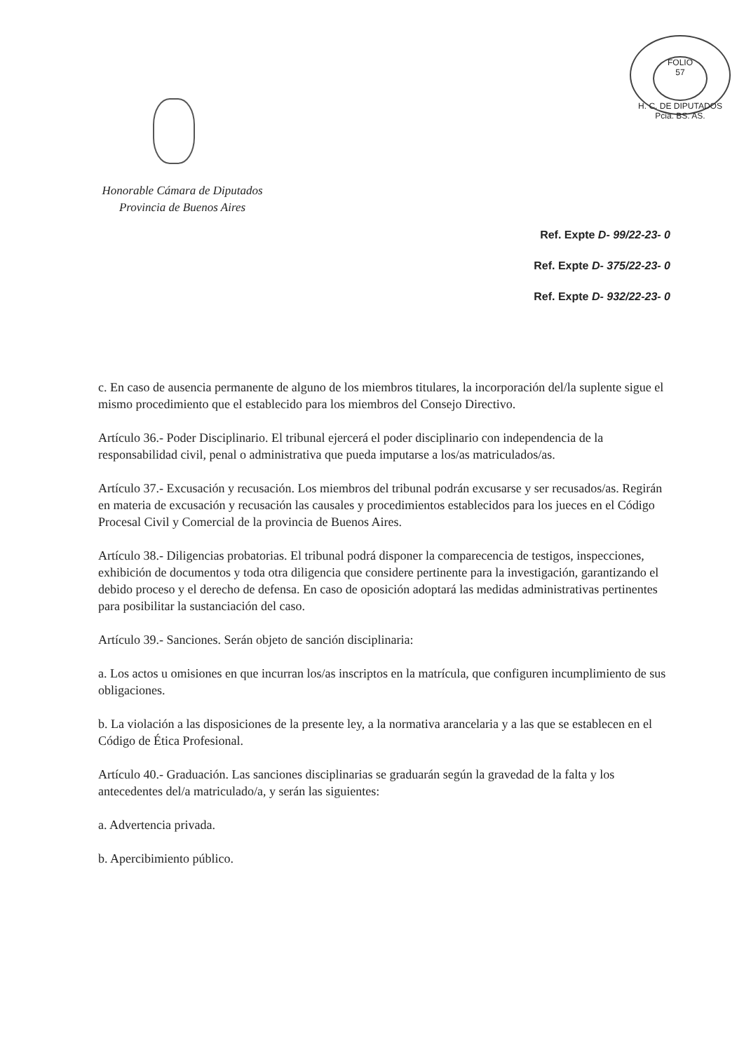FOLIO
57
H. C. DE DIPUTADOS Pcia. BS. AS.
Honorable Cámara de Diputados
Provincia de Buenos Aires
Ref. Expte D- 99/22-23- 0
Ref. Expte D- 375/22-23- 0
Ref. Expte D- 932/22-23- 0
c. En caso de ausencia permanente de alguno de los miembros titulares, la incorporación del/la suplente sigue el mismo procedimiento que el establecido para los miembros del Consejo Directivo.
Artículo 36.- Poder Disciplinario. El tribunal ejercerá el poder disciplinario con independencia de la responsabilidad civil, penal o administrativa que pueda imputarse a los/as matriculados/as.
Artículo 37.- Excusación y recusación. Los miembros del tribunal podrán excusarse y ser recusados/as. Regirán en materia de excusación y recusación las causales y procedimientos establecidos para los jueces en el Código Procesal Civil y Comercial de la provincia de Buenos Aires.
Artículo 38.- Diligencias probatorias. El tribunal podrá disponer la comparecencia de testigos, inspecciones, exhibición de documentos y toda otra diligencia que considere pertinente para la investigación, garantizando el debido proceso y el derecho de defensa. En caso de oposición adoptará las medidas administrativas pertinentes para posibilitar la sustanciación del caso.
Artículo 39.- Sanciones. Serán objeto de sanción disciplinaria:
a. Los actos u omisiones en que incurran los/as inscriptos en la matrícula, que configuren incumplimiento de sus obligaciones.
b. La violación a las disposiciones de la presente ley, a la normativa arancelaria y a las que se establecen en el Código de Ética Profesional.
Artículo 40.- Graduación. Las sanciones disciplinarias se graduarán según la gravedad de la falta y los antecedentes del/a matriculado/a, y serán las siguientes:
a. Advertencia privada.
b. Apercibimiento público.